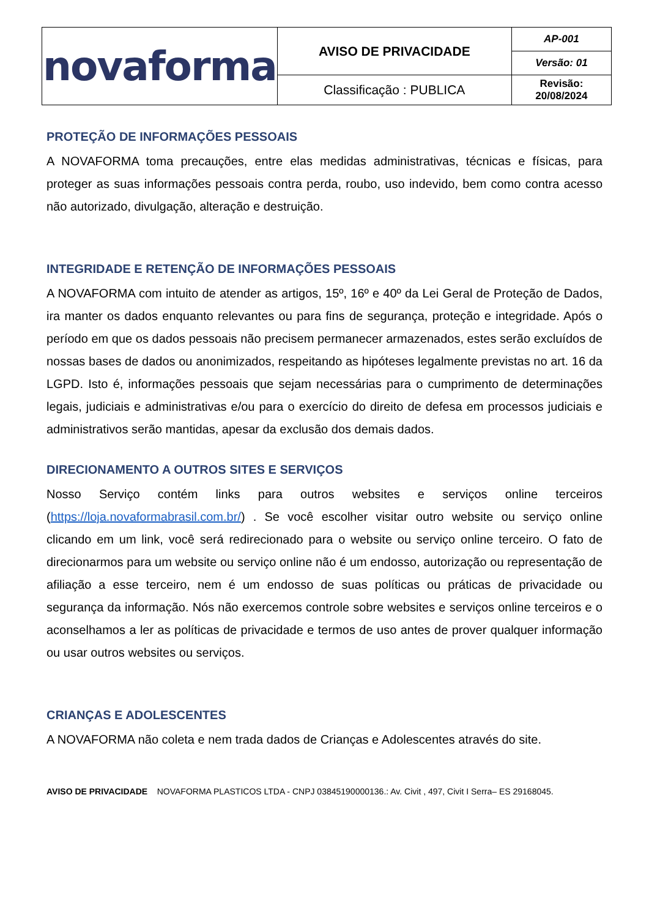| novaforma | AVISO DE PRIVACIDADE | AP-001 |
| | | Versão: 01 |
| | Classificação : PUBLICA | Revisão: 20/08/2024 |
PROTEÇÃO DE INFORMAÇÕES PESSOAIS
A NOVAFORMA toma precauções, entre elas medidas administrativas, técnicas e físicas, para proteger as suas informações pessoais contra perda, roubo, uso indevido, bem como contra acesso não autorizado, divulgação, alteração e destruição.
INTEGRIDADE E RETENÇÃO DE INFORMAÇÕES PESSOAIS
A NOVAFORMA com intuito de atender as artigos, 15º, 16º e 40º da Lei Geral de Proteção de Dados, ira manter os dados enquanto relevantes ou para fins de segurança, proteção e integridade. Após o período em que os dados pessoais não precisem permanecer armazenados, estes serão excluídos de nossas bases de dados ou anonimizados, respeitando as hipóteses legalmente previstas no art. 16 da LGPD. Isto é, informações pessoais que sejam necessárias para o cumprimento de determinações legais, judiciais e administrativas e/ou para o exercício do direito de defesa em processos judiciais e administrativos serão mantidas, apesar da exclusão dos demais dados.
DIRECIONAMENTO A OUTROS SITES E SERVIÇOS
Nosso Serviço contém links para outros websites e serviços online terceiros (https://loja.novaformabrasil.com.br/) . Se você escolher visitar outro website ou serviço online clicando em um link, você será redirecionado para o website ou serviço online terceiro. O fato de direcionarmos para um website ou serviço online não é um endosso, autorização ou representação de afiliação a esse terceiro, nem é um endosso de suas políticas ou práticas de privacidade ou segurança da informação. Nós não exercemos controle sobre websites e serviços online terceiros e o aconselhamos a ler as políticas de privacidade e termos de uso antes de prover qualquer informação ou usar outros websites ou serviços.
CRIANÇAS E ADOLESCENTES
A NOVAFORMA não coleta e nem trada dados de Crianças e Adolescentes através do site.
AVISO DE PRIVACIDADE NOVAFORMA PLASTICOS LTDA - CNPJ 03845190000136.: Av. Civit , 497, Civit I Serra– ES 29168045.